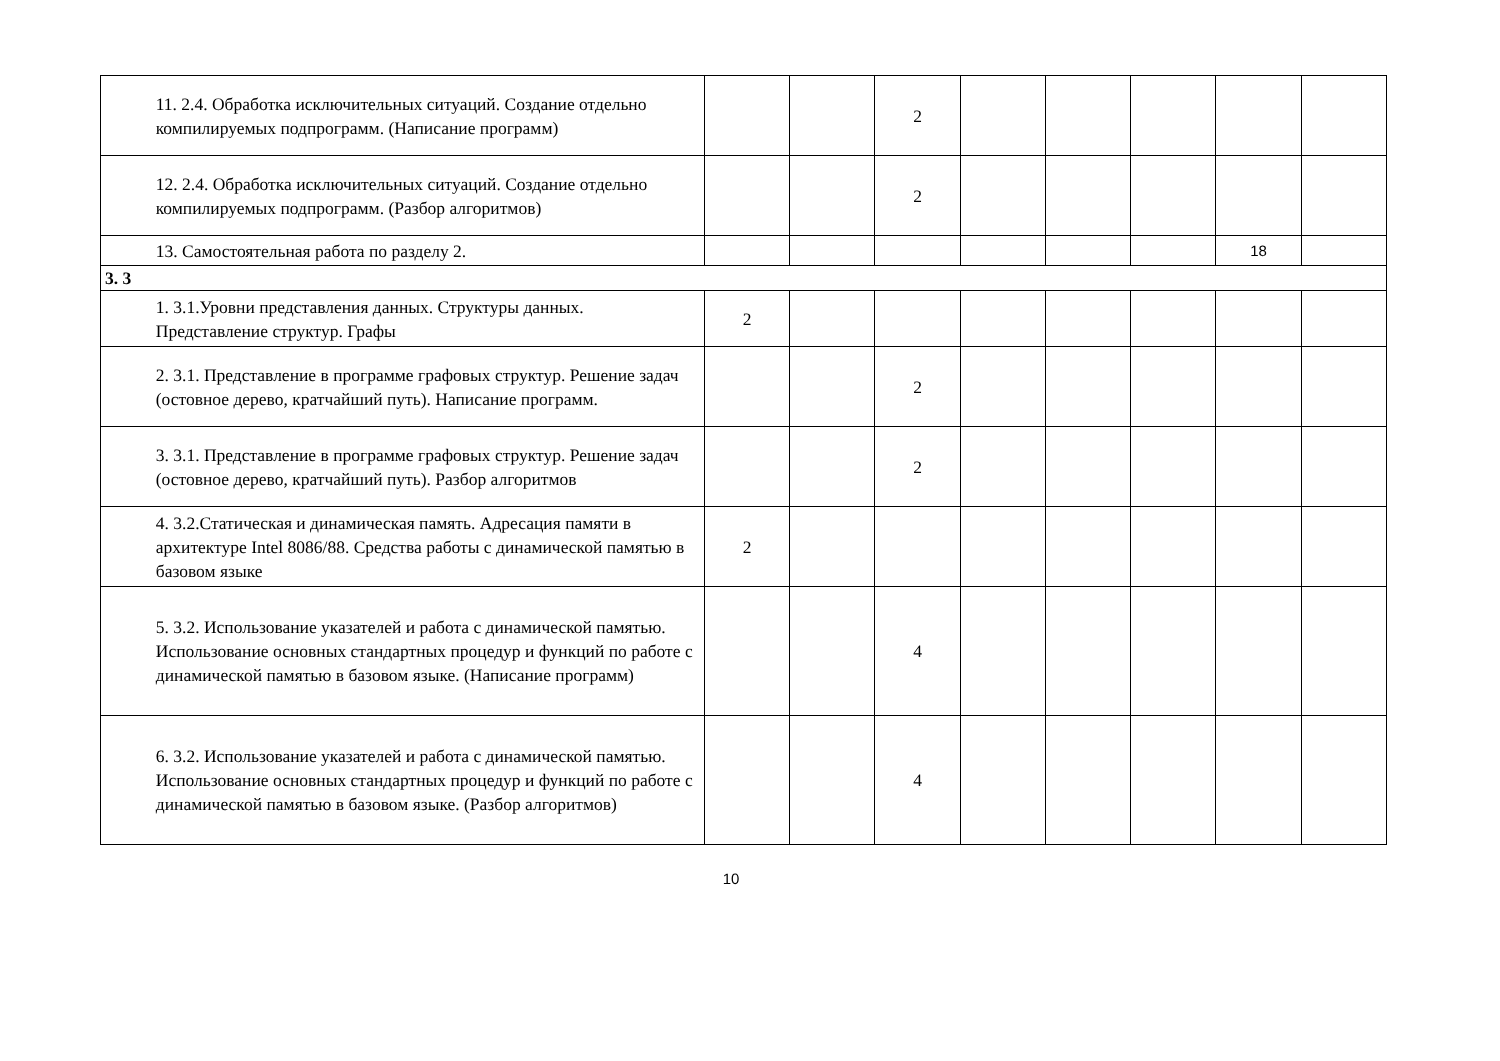| | 11. 2.4. Обработка исключительных ситуаций. Создание отдельно компилируемых подпрограмм. (Написание программ) | | | 2 | | | | | |
| | 12. 2.4. Обработка исключительных ситуаций. Создание отдельно компилируемых подпрограмм. (Разбор алгоритмов) | | | 2 | | | | | |
| | 13. Самостоятельная работа по разделу 2. | | | | | | | 18 | |
| 3. 3 | | | | | | | | | |
| | 1. 3.1.Уровни представления данных. Структуры данных. Представление структур. Графы | 2 | | | | | | | |
| | 2. 3.1. Представление в программе графовых структур. Решение задач (остовное дерево, кратчайший путь). Написание программ. | | | 2 | | | | | |
| | 3. 3.1. Представление в программе графовых структур. Решение задач (остовное дерево, кратчайший путь). Разбор алгоритмов | | | 2 | | | | | |
| | 4. 3.2.Статическая и динамическая память. Адресация памяти в архитектуре Intel 8086/88. Средства работы с динамической памятью в базовом языке | 2 | | | | | | | |
| | 5. 3.2. Использование указателей и работа с динамической памятью. Использование основных стандартных процедур и функций по работе с динамической памятью в базовом языке. (Написание программ) | | | 4 | | | | | |
| | 6. 3.2. Использование указателей и работа с динамической памятью. Использование основных стандартных процедур и функций по работе с динамической памятью в базовом языке. (Разбор алгоритмов) | | | 4 | | | | | |
10